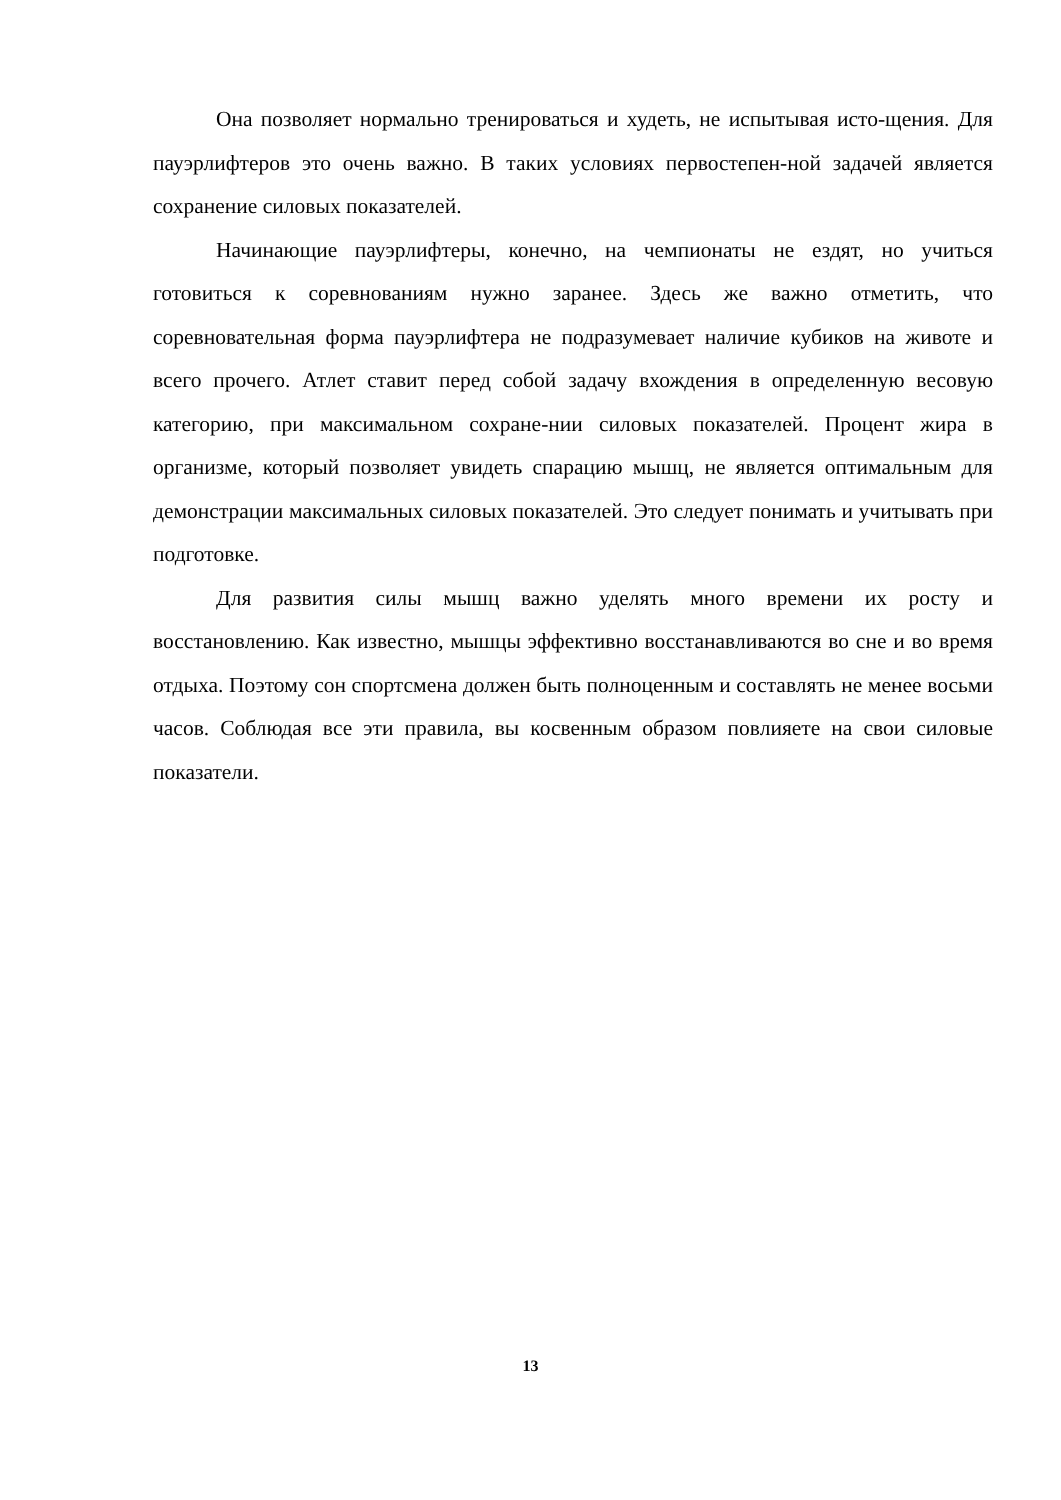Она позволяет нормально тренироваться и худеть, не испытывая исто-щения. Для пауэрлифтеров это очень важно. В таких условиях первостепен-ной задачей является сохранение силовых показателей.
Начинающие пауэрлифтеры, конечно, на чемпионаты не ездят, но учиться готовиться к соревнованиям нужно заранее. Здесь же важно отметить, что соревновательная форма пауэрлифтера не подразумевает наличие кубиков на животе и всего прочего. Атлет ставит перед собой задачу вхождения в определенную весовую категорию, при максимальном сохране-нии силовых показателей. Процент жира в организме, который позволяет увидеть спарацию мышц, не является оптимальным для демонстрации максимальных силовых показателей. Это следует понимать и учитывать при подготовке.
Для развития силы мышц важно уделять много времени их росту и восстановлению. Как известно, мышцы эффективно восстанавливаются во сне и во время отдыха. Поэтому сон спортсмена должен быть полноценным и составлять не менее восьми часов. Соблюдая все эти правила, вы косвенным образом повлияете на свои силовые показатели.
13